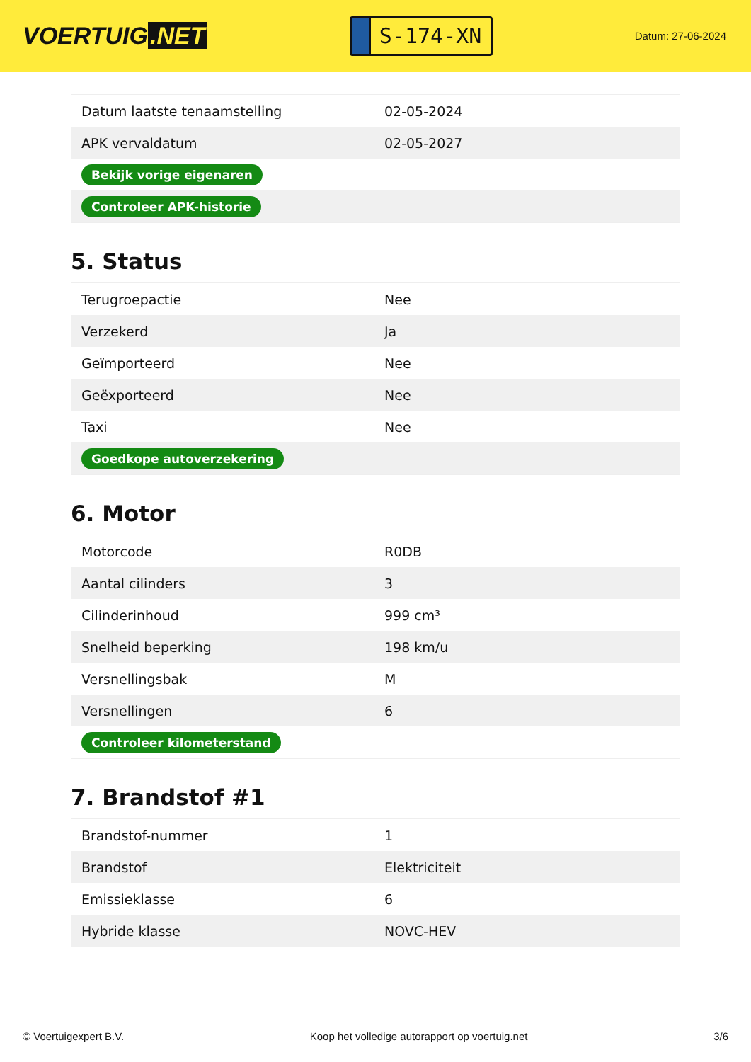VOERTUIG.NET
S-174-XN
Datum: 27-06-2024
| Datum laatste tenaamstelling | 02-05-2024 |
| APK vervaldatum | 02-05-2027 |
| Bekijk vorige eigenaren | |
| Controleer APK-historie | |
5. Status
| Terugroepactie | Nee |
| Verzekerd | Ja |
| Geïmporteerd | Nee |
| Geëxporteerd | Nee |
| Taxi | Nee |
| Goedkope autoverzekering | |
6. Motor
| Motorcode | R0DB |
| Aantal cilinders | 3 |
| Cilinderinhoud | 999 cm³ |
| Snelheid beperking | 198 km/u |
| Versnellingsbak | M |
| Versnellingen | 6 |
| Controleer kilometerstand | |
7. Brandstof #1
| Brandstof-nummer | 1 |
| Brandstof | Elektriciteit |
| Emissieklasse | 6 |
| Hybride klasse | NOVC-HEV |
© Voertuigexpert B.V. Koop het volledige autorapport op voertuig.net 3/6